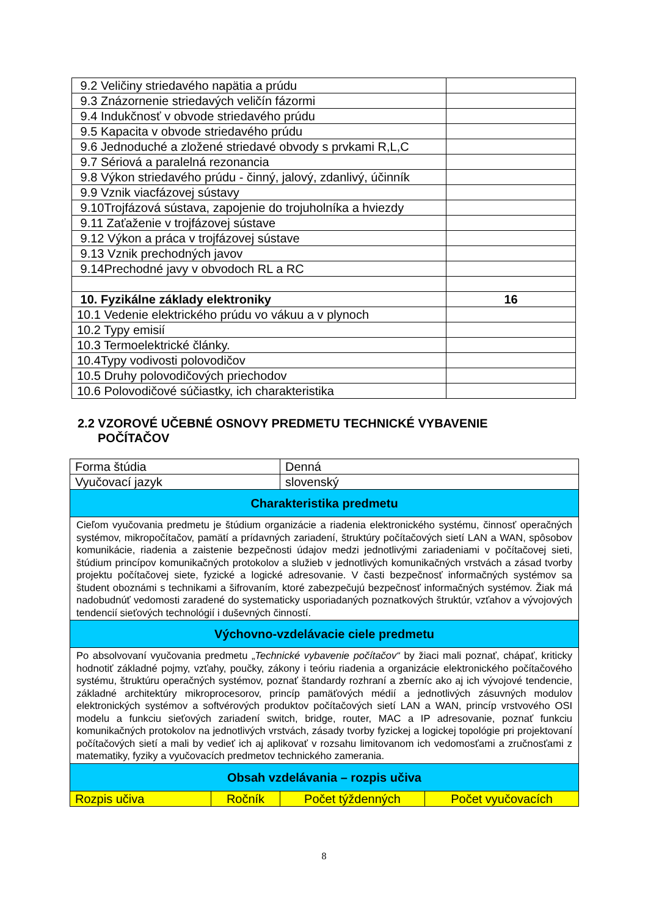| 9.2 Veličiny striedavého napätia a prúdu | |
| 9.3 Znázornenie striedavých veličín fázormi | |
| 9.4 Indukčnosť v obvode striedavého prúdu | |
| 9.5 Kapacita v obvode striedavého prúdu | |
| 9.6 Jednoduché a zložené striedavé obvody s prvkami R,L,C | |
| 9.7 Sériová a paralelná rezonancia | |
| 9.8 Výkon striedavého prúdu - činný, jalový, zdanlivý, účinník | |
| 9.9 Vznik viacfázovej sústavy | |
| 9.10Trojfázová sústava, zapojenie do trojuholníka a hviezdy | |
| 9.11 Zaťaženie v trojfázovej sústave | |
| 9.12 Výkon a práca v trojfázovej sústave | |
| 9.13 Vznik prechodných javov | |
| 9.14Prechodné javy v obvodoch RL a RC | |
| 10. Fyzikálne základy elektroniky | 16 |
| 10.1 Vedenie elektrického prúdu vo vákuu a v plynoch | |
| 10.2 Typy emisií | |
| 10.3 Termoelektrické články. | |
| 10.4Typy vodivosti polovodičov | |
| 10.5 Druhy polovodičových priechodov | |
| 10.6 Polovodičové súčiastky, ich charakteristika | |
2.2 VZOROVÉ UČEBNÉ OSNOVY PREDMETU TECHNICKÉ VYBAVENIE POČÍTAČOV
| Forma štúdia | | Denná | |
| Vyučovací jazyk | | slovenský | |
| Charakteristika predmetu | | | |
| Cieľom vyučovania predmetu je štúdium organizácie a riadenia elektronického systému, činnosť operačných systémov, mikropočítačov, pamätí a prídavných zariadení, štruktúry počítačových sietí LAN a WAN, spôsobov komunikácie, riadenia a zaistenie bezpečnosti údajov medzi jednotlivými zariadeniami v počítačovej sieti, štúdium princípov komunikačných protokolov a služieb v jednotlivých komunikačných vrstvách a zásad tvorby projektu počítačovej siete, fyzické a logické adresovanie. V časti bezpečnosť informačných systémov sa študent oboznámi s technikami a šifrovaním, ktoré zabezpečujú bezpečnosť informačných systémov. Žiak má nadobudnúť vedomosti zaradené do systematicky usporiadaných poznatkových štruktúr, vzťahov a vývojových tendencií sieťových technológií i duševných činností. | | | |
| Výchovno-vzdelávacie ciele predmetu | | | |
| Po absolvovaní vyučovania predmetu „ Technické vybavenie počítačov“ by žiaci mali poznať, chápať, kriticky hodnotiť základné pojmy, vzťahy, poučky, zákony i teóriu riadenia a organizácie elektronického počítačového systému, štruktúru operačných systémov, poznať štandardy rozhraní a zberníc ako aj ich vývojové tendencie, základné architektúry mikroprocesorov, princíp pamäťových médií a jednotlivých zásuvných modulov elektronických systémov a softvérových produktov počítačových sietí LAN a WAN, princíp vrstvového OSI modelu a funkciu sieťových zariadení switch, bridge, router, MAC a IP adresovanie, poznať funkciu komunikačných protokolov na jednotlivých vrstvách, zásady tvorby fyzickej a logickej topológie pri projektovaní počítačových sietí a mali by vedieť ich aj aplikovať v rozsahu limitovanom ich vedomosťami a zručnosťami z matematiky, fyziky a vyučovacích predmetov technického zamerania. | | | |
| Obsah vzdelávania – rozpis učiva | | | |
| Rozpis učiva | Ročník | Počet týždenných | Počet vyučovacích |
8